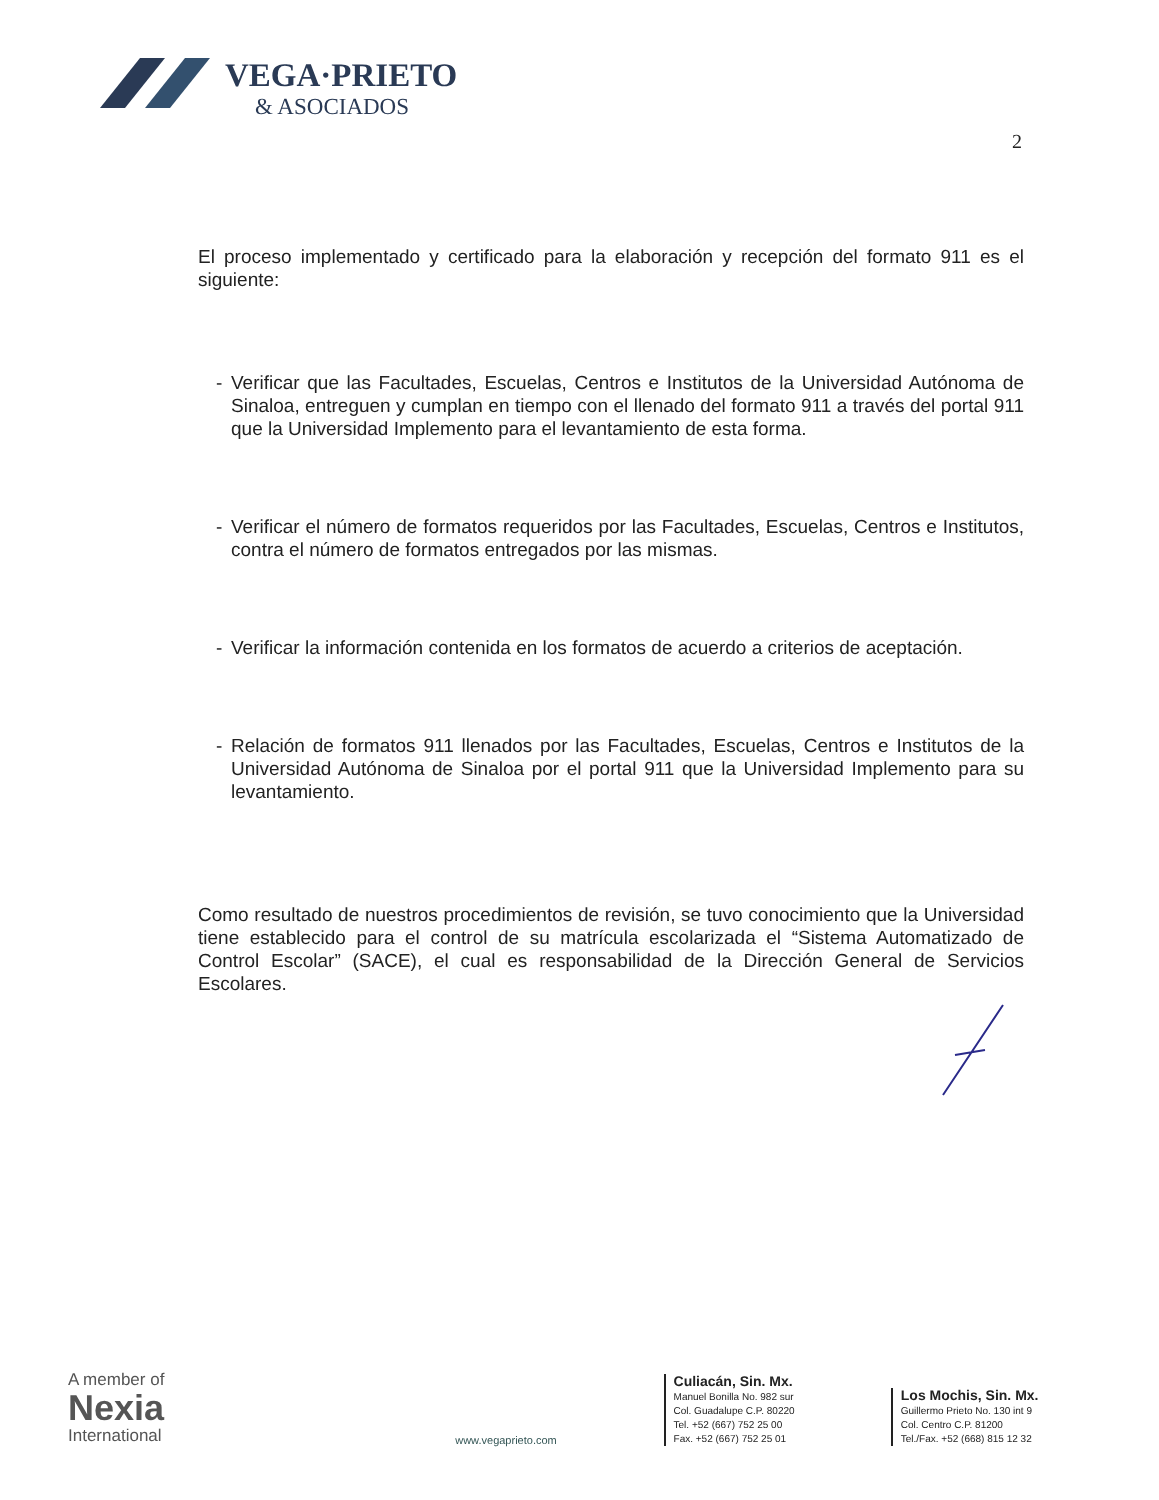VEGA·PRIETO
& ASOCIADOS
2
El proceso implementado y certificado para la elaboración y recepción del formato 911 es el siguiente:
- Verificar que las Facultades, Escuelas, Centros e Institutos de la Universidad Autónoma de Sinaloa, entreguen y cumplan en tiempo con el llenado del formato 911 a través del portal 911 que la Universidad Implemento para el levantamiento de esta forma.
- Verificar el número de formatos requeridos por las Facultades, Escuelas, Centros e Institutos, contra el número de formatos entregados por las mismas.
- Verificar la información contenida en los formatos de acuerdo a criterios de aceptación.
- Relación de formatos 911 llenados por las Facultades, Escuelas, Centros e Institutos de la Universidad Autónoma de Sinaloa por el portal 911 que la Universidad Implemento para su levantamiento.
Como resultado de nuestros procedimientos de revisión, se tuvo conocimiento que la Universidad tiene establecido para el control de su matrícula escolarizada el “Sistema Automatizado de Control Escolar” (SACE), el cual es responsabilidad de la Dirección General de Servicios Escolares.
A member of
Nexia
International
www.vegaprieto.com
Culiacán, Sin. Mx.
Manuel Bonilla No. 982 sur
Col. Guadalupe C.P. 80220
Tel. +52 (667) 752 25 00
Fax. +52 (667) 752 25 01
Los Mochis, Sin. Mx.
Guillermo Prieto No. 130 int 9
Col. Centro C.P. 81200
Tel./Fax. +52 (668) 815 12 32